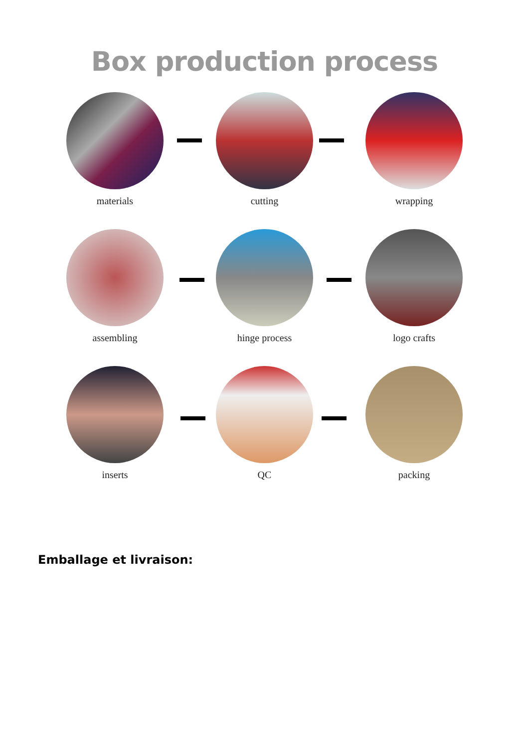Box production process
materials cutting wrapping
assembling hinge process logo crafts
inserts QC packing
Emballage et livraison: